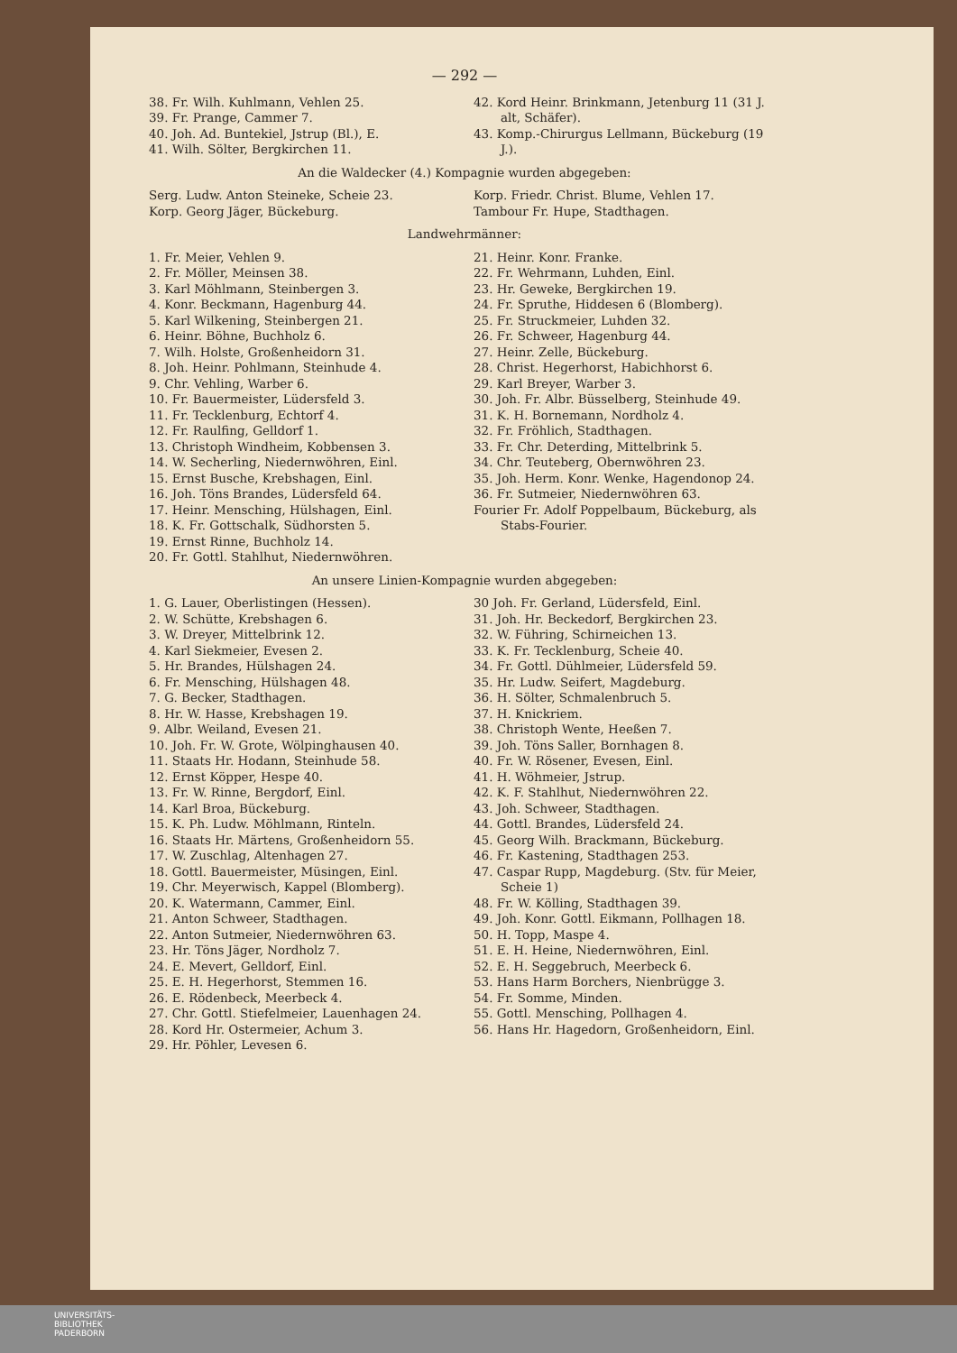— 292 —
38. Fr. Wilh. Kuhlmann, Vehlen 25.
39. Fr. Prange, Cammer 7.
40. Joh. Ad. Buntekiel, Jstrup (Bl.), E.
41. Wilh. Sölter, Bergkirchen 11.
42. Kord Heinr. Brinkmann, Jetenburg 11 (31 J. alt, Schäfer).
43. Komp.-Chirurgus Lellmann, Bückeburg (19 J.).
An die Waldecker (4.) Kompagnie wurden abgegeben:
Serg. Ludw. Anton Steineke, Scheie 23.
Korp. Georg Jäger, Bückeburg.
Korp. Friedr. Christ. Blume, Vehlen 17.
Tambour Fr. Hupe, Stadthagen.
Landwehrmänner:
1. Fr. Meier, Vehlen 9.
2. Fr. Möller, Meinsen 38.
3. Karl Möhlmann, Steinbergen 3.
4. Konr. Beckmann, Hagenburg 44.
5. Karl Wilkening, Steinbergen 21.
6. Heinr. Böhne, Buchholz 6.
7. Wilh. Holste, Großenheidorn 31.
8. Joh. Heinr. Pohlmann, Steinhude 4.
9. Chr. Vehling, Warber 6.
10. Fr. Bauermeister, Lüdersfeld 3.
11. Fr. Tecklenburg, Echtorf 4.
12. Fr. Raulfing, Gelldorf 1.
13. Christoph Windheim, Kobbensen 3.
14. W. Secherling, Niedernwöhren, Einl.
15. Ernst Busche, Krebshagen, Einl.
16. Joh. Töns Brandes, Lüdersfeld 64.
17. Heinr. Mensching, Hülshagen, Einl.
18. K. Fr. Gottschalk, Südhorsten 5.
19. Ernst Rinne, Buchholz 14.
20. Fr. Gottl. Stahlhut, Niedernwöhren.
21. Heinr. Konr. Franke.
22. Fr. Wehrmann, Luhden, Einl.
23. Hr. Geweke, Bergkirchen 19.
24. Fr. Spruthe, Hiddesen 6 (Blomberg).
25. Fr. Struckmeier, Luhden 32.
26. Fr. Schweer, Hagenburg 44.
27. Heinr. Zelle, Bückeburg.
28. Christ. Hegerhorst, Habichhorst 6.
29. Karl Breyer, Warber 3.
30. Joh. Fr. Albr. Büsselberg, Steinhude 49.
31. K. H. Bornemann, Nordholz 4.
32. Fr. Fröhlich, Stadthagen.
33. Fr. Chr. Deterding, Mittelbrink 5.
34. Chr. Teuteberg, Obernwöhren 23.
35. Joh. Herm. Konr. Wenke, Hagendonop 24.
36. Fr. Sutmeier, Niedernwöhren 63.
Fourier Fr. Adolf Poppelbaum, Bückeburg, als Stabs-Fourier.
An unsere Linien-Kompagnie wurden abgegeben:
1. G. Lauer, Oberlistingen (Hessen).
2. W. Schütte, Krebshagen 6.
3. W. Dreyer, Mittelbrink 12.
4. Karl Siekmeier, Evesen 2.
5. Hr. Brandes, Hülshagen 24.
6. Fr. Mensching, Hülshagen 48.
7. G. Becker, Stadthagen.
8. Hr. W. Hasse, Krebshagen 19.
9. Albr. Weiland, Evesen 21.
10. Joh. Fr. W. Grote, Wölpinghausen 40.
11. Staats Hr. Hodann, Steinhude 58.
12. Ernst Köpper, Hespe 40.
13. Fr. W. Rinne, Bergdorf, Einl.
14. Karl Broa, Bückeburg.
15. K. Ph. Ludw. Möhlmann, Rinteln.
16. Staats Hr. Märtens, Großenheidorn 55.
17. W. Zuschlag, Altenhagen 27.
18. Gottl. Bauermeister, Müsingen, Einl.
19. Chr. Meyerwisch, Kappel (Blomberg).
20. K. Watermann, Cammer, Einl.
21. Anton Schweer, Stadthagen.
22. Anton Sutmeier, Niedernwöhren 63.
23. Hr. Töns Jäger, Nordholz 7.
24. E. Mevert, Gelldorf, Einl.
25. E. H. Hegerhorst, Stemmen 16.
26. E. Rödenbeck, Meerbeck 4.
27. Chr. Gottl. Stiefelmeier, Lauenhagen 24.
28. Kord Hr. Ostermeier, Achum 3.
29. Hr. Pöhler, Levesen 6.
30 Joh. Fr. Gerland, Lüdersfeld, Einl.
31. Joh. Hr. Beckedorf, Bergkirchen 23.
32. W. Führing, Schirneichen 13.
33. K. Fr. Tecklenburg, Scheie 40.
34. Fr. Gottl. Dühlmeier, Lüdersfeld 59.
35. Hr. Ludw. Seifert, Magdeburg.
36. H. Sölter, Schmalenbruch 5.
37. H. Knickriem.
38. Christoph Wente, Heeßen 7.
39. Joh. Töns Saller, Bornhagen 8.
40. Fr. W. Rösener, Evesen, Einl.
41. H. Wöhmeier, Jstrup.
42. K. F. Stahlhut, Niedernwöhren 22.
43. Joh. Schweer, Stadthagen.
44. Gottl. Brandes, Lüdersfeld 24.
45. Georg Wilh. Brackmann, Bückeburg.
46. Fr. Kastening, Stadthagen 253.
47. Caspar Rupp, Magdeburg. (Stv. für Meier, Scheie 1)
48. Fr. W. Kölling, Stadthagen 39.
49. Joh. Konr. Gottl. Eikmann, Pollhagen 18.
50. H. Topp, Maspe 4.
51. E. H. Heine, Niedernwöhren, Einl.
52. E. H. Seggebruch, Meerbeck 6.
53. Hans Harm Borchers, Nienbrügge 3.
54. Fr. Somme, Minden.
55. Gottl. Mensching, Pollhagen 4.
56. Hans Hr. Hagedorn, Großenheidorn, Einl.
UNIVERSITÄTS-
BIBLIOTHEK
PADERBORN